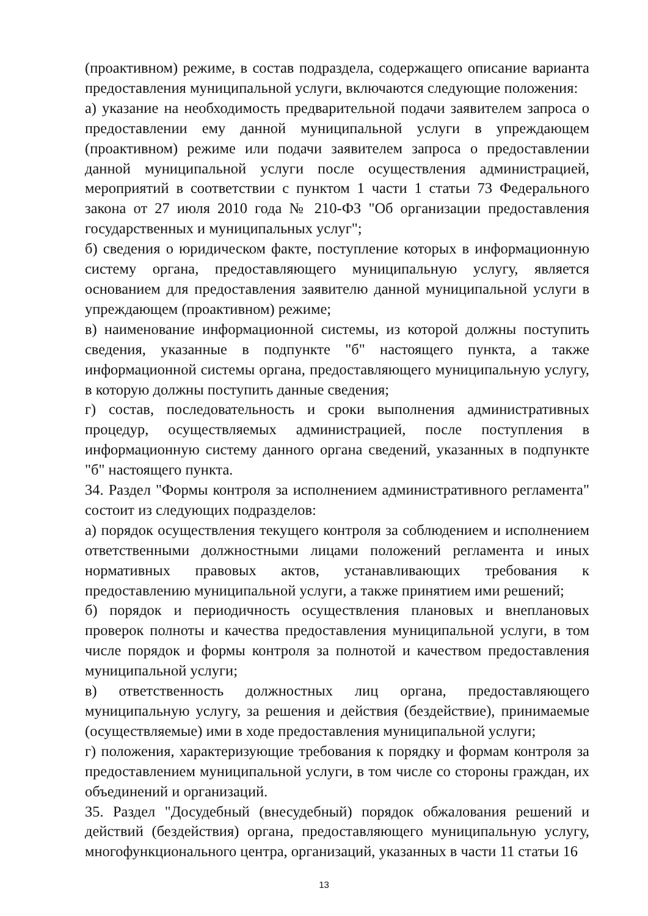(проактивном) режиме, в состав подраздела, содержащего описание варианта предоставления муниципальной услуги, включаются следующие положения:
а) указание на необходимость предварительной подачи заявителем запроса о предоставлении ему данной муниципальной услуги в упреждающем (проактивном) режиме или подачи заявителем запроса о предоставлении данной муниципальной услуги после осуществления администрацией, мероприятий в соответствии с пунктом 1 части 1 статьи 73 Федерального закона от 27 июля 2010 года № 210-ФЗ "Об организации предоставления государственных и муниципальных услуг";
б) сведения о юридическом факте, поступление которых в информационную систему органа, предоставляющего муниципальную услугу, является основанием для предоставления заявителю данной муниципальной услуги в упреждающем (проактивном) режиме;
в) наименование информационной системы, из которой должны поступить сведения, указанные в подпункте "б" настоящего пункта, а также информационной системы органа, предоставляющего муниципальную услугу, в которую должны поступить данные сведения;
г) состав, последовательность и сроки выполнения административных процедур, осуществляемых администрацией, после поступления в информационную систему данного органа сведений, указанных в подпункте "б" настоящего пункта.
34. Раздел "Формы контроля за исполнением административного регламента" состоит из следующих подразделов:
а) порядок осуществления текущего контроля за соблюдением и исполнением ответственными должностными лицами положений регламента и иных нормативных правовых актов, устанавливающих требования к предоставлению муниципальной услуги, а также принятием ими решений;
б) порядок и периодичность осуществления плановых и внеплановых проверок полноты и качества предоставления муниципальной услуги, в том числе порядок и формы контроля за полнотой и качеством предоставления муниципальной услуги;
в) ответственность должностных лиц органа, предоставляющего муниципальную услугу, за решения и действия (бездействие), принимаемые (осуществляемые) ими в ходе предоставления муниципальной услуги;
г) положения, характеризующие требования к порядку и формам контроля за предоставлением муниципальной услуги, в том числе со стороны граждан, их объединений и организаций.
35. Раздел "Досудебный (внесудебный) порядок обжалования решений и действий (бездействия) органа, предоставляющего муниципальную услугу, многофункционального центра, организаций, указанных в части 11 статьи 16
13